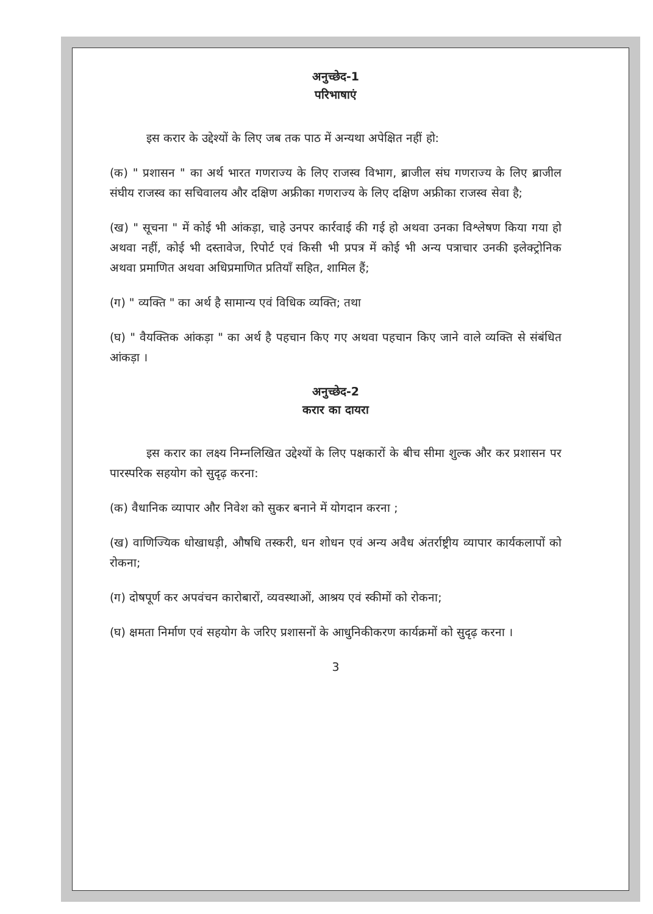अनुच्छेद-1
परिभाषाएं
इस करार के उद्देश्यों के लिए जब तक पाठ में अन्यथा अपेक्षित नहीं हो:
(क) " प्रशासन " का अर्थ भारत गणराज्य के लिए राजस्व विभाग, ब्राजील संघ गणराज्य के लिए ब्राजील संघीय राजस्व का सचिवालय और दक्षिण अफ्रीका गणराज्य के लिए दक्षिण अफ्रीका राजस्व सेवा है;
(ख) " सूचना " में कोई भी आंकड़ा, चाहे उनपर कार्रवाई की गई हो अथवा उनका विश्लेषण किया गया हो अथवा नहीं, कोई भी दस्तावेज, रिपोर्ट एवं किसी भी प्रपत्र में कोई भी अन्य पत्राचार उनकी इलेक्ट्रोनिक अथवा प्रमाणित अथवा अधिप्रमाणित प्रतियाँ सहित, शामिल हैं;
(ग) " व्यक्ति " का अर्थ है सामान्य एवं विधिक व्यक्ति; तथा
(घ) " वैयक्तिक आंकड़ा " का अर्थ है पहचान किए गए अथवा पहचान किए जाने वाले व्यक्ति से संबंधित आंकड़ा ।
अनुच्छेद-2
करार का दायरा
इस करार का लक्ष्य निम्नलिखित उद्देश्यों के लिए पक्षकारों के बीच सीमा शुल्क और कर प्रशासन पर पारस्परिक सहयोग को सुदृढ़ करना:
(क) वैधानिक व्यापार और निवेश को सुकर बनाने में योगदान करना ;
(ख) वाणिज्यिक धोखाधड़ी, औषधि तस्करी, धन शोधन एवं अन्य अवैध अंतर्राष्ट्रीय व्यापार कार्यकलापों को रोकना;
(ग) दोषपूर्ण कर अपवंचन कारोबारों, व्यवस्थाओं, आश्रय एवं स्कीमों को रोकना;
(घ) क्षमता निर्माण एवं सहयोग के जरिए प्रशासनों के आधुनिकीकरण कार्यक्रमों को सुदृढ़ करना ।
3